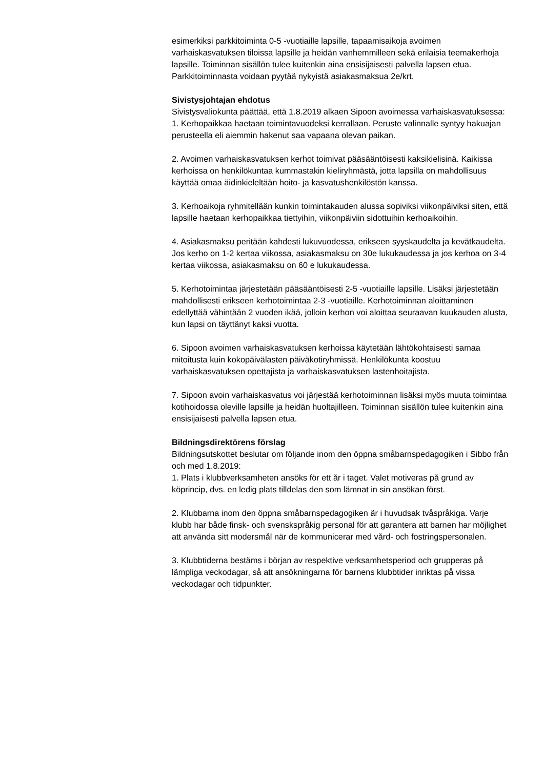esimerkiksi parkkitoiminta 0-5 -vuotiaille lapsille, tapaamisaikoja avoimen varhaiskasvatuksen tiloissa lapsille ja heidän vanhemmilleen sekä erilaisia teemakerhoja lapsille. Toiminnan sisällön tulee kuitenkin aina ensisijaisesti palvella lapsen etua. Parkkitoiminnasta voidaan pyytää nykyistä asiakasmaksua 2e/krt.
Sivistysjohtajan ehdotus
Sivistysvaliokunta päättää, että 1.8.2019 alkaen Sipoon avoimessa varhaiskasvatuksessa:
1. Kerhopaikkaa haetaan toimintavuodeksi kerrallaan. Peruste valinnalle syntyy hakuajan perusteella eli aiemmin hakenut saa vapaana olevan paikan.
2. Avoimen varhaiskasvatuksen kerhot toimivat pääsääntöisesti kaksikielisinä. Kaikissa kerhoissa on henkilökuntaa kummastakin kieliryhmästä, jotta lapsilla on mahdollisuus käyttää omaa äidinkieleltään hoito- ja kasvatushenkilöstön kanssa.
3. Kerhoaikoja ryhmitellään kunkin toimintakauden alussa sopiviksi viikonpäiviksi siten, että lapsille haetaan kerhopaikkaa tiettyihin, viikonpäiviin sidottuihin kerhoaikoihin.
4. Asiakasmaksu peritään kahdesti lukuvuodessa, erikseen syyskaudelta ja kevätkaudelta.
Jos kerho on 1-2 kertaa viikossa, asiakasmaksu on 30e lukukaudessa ja jos kerhoa on 3-4 kertaa viikossa, asiakasmaksu on 60 e lukukaudessa.
5. Kerhotoimintaa järjestetään pääsääntöisesti 2-5 -vuotiaille lapsille. Lisäksi järjestetään mahdollisesti erikseen kerhotoimintaa 2-3 -vuotiaille. Kerhotoiminnan aloittaminen edellyttää vähintään 2 vuoden ikää, jolloin kerhon voi aloittaa seuraavan kuukauden alusta, kun lapsi on täyttänyt kaksi vuotta.
6. Sipoon avoimen varhaiskasvatuksen kerhoissa käytetään lähtökohtaisesti samaa mitoitusta kuin kokopäivälasten päiväkotiryhmissä. Henkilökunta koostuu varhaiskasvatuksen opettajista ja varhaiskasvatuksen lastenhoitajista.
7. Sipoon avoin varhaiskasvatus voi järjestää kerhotoiminnan lisäksi myös muuta toimintaa kotihoidossa oleville lapsille ja heidän huoltajilleen. Toiminnan sisällön tulee kuitenkin aina ensisijaisesti palvella lapsen etua.
Bildningsdirektörens förslag
Bildningsutskottet beslutar om följande inom den öppna småbarnspedagogiken i Sibbo från och med 1.8.2019:
1. Plats i klubbverksamheten ansöks för ett år i taget. Valet motiveras på grund av köprincip, dvs. en ledig plats tilldelas den som lämnat in sin ansökan först.
2. Klubbarna inom den öppna småbarnspedagogiken är i huvudsak tvåspråkiga. Varje klubb har både finsk- och svenskspråkig personal för att garantera att barnen har möjlighet att använda sitt modersmål när de kommunicerar med vård- och fostringspersonalen.
3. Klubbtiderna bestäms i början av respektive verksamhetsperiod och grupperas på lämpliga veckodagar, så att ansökningarna för barnens klubbtider inriktas på vissa veckodagar och tidpunkter.